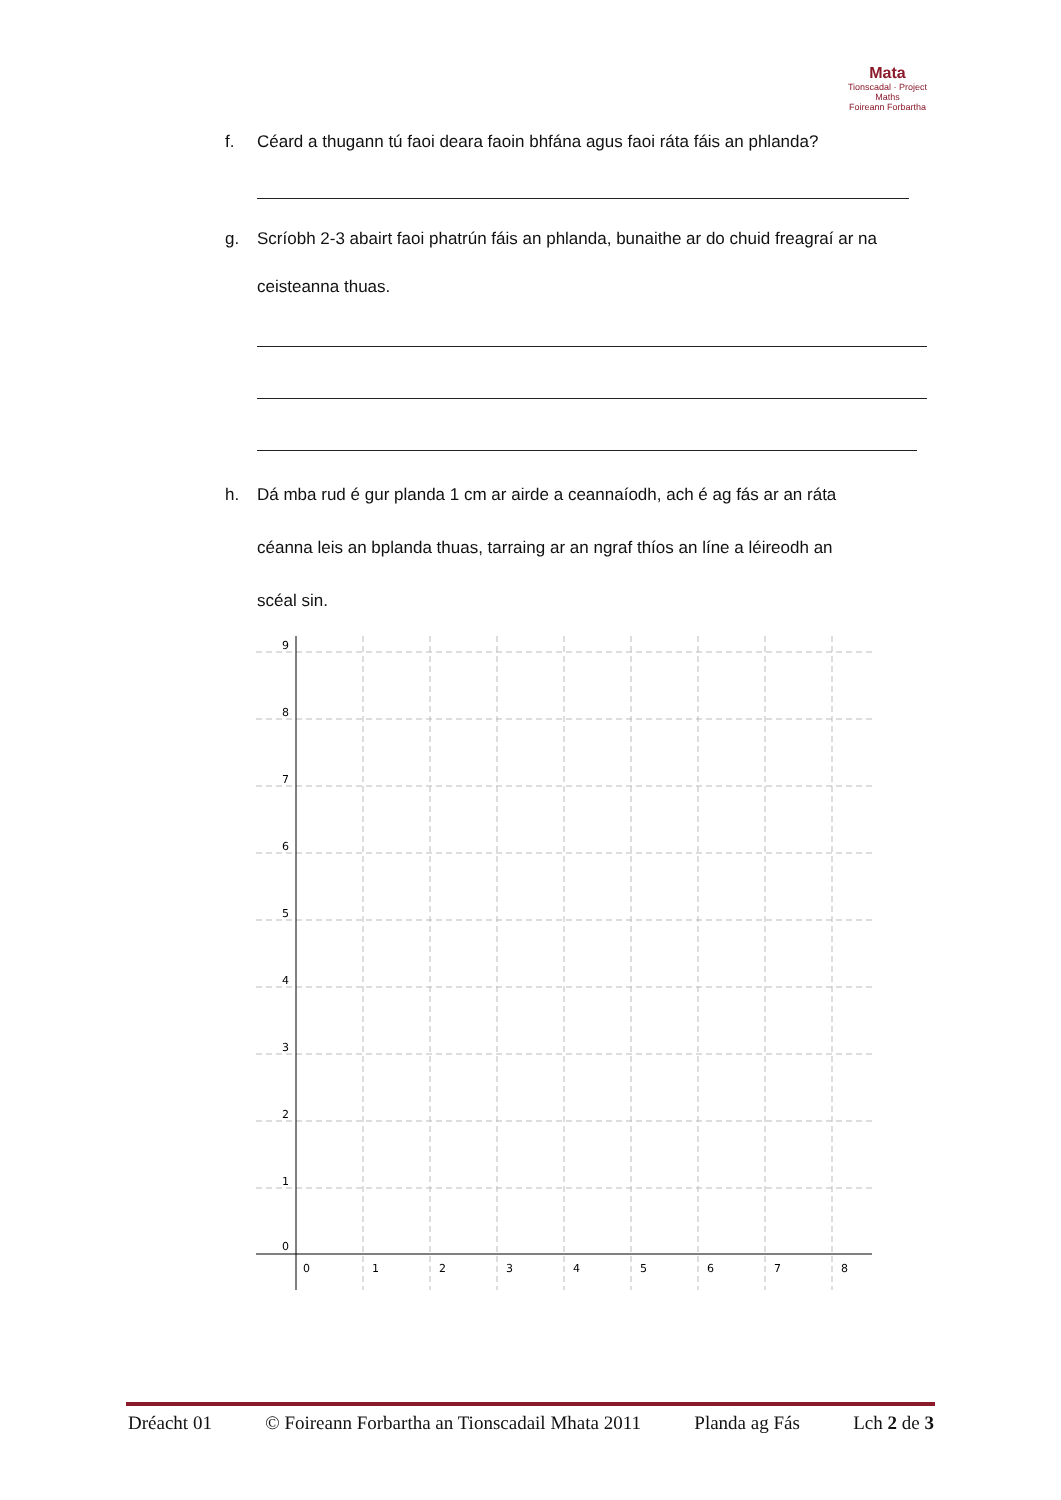Mata
Tionscadal · Project Maths
Foireann Forbartha
f. Céard a thugann tú faoi deara faoin bhfána agus faoi ráta fáis an phlanda?
g. Scríobh 2-3 abairt faoi phatrún fáis an phlanda, bunaithe ar do chuid freagraí ar na
ceisteanna thuas.
h. Dá mba rud é gur planda 1 cm ar airde a ceannaíodh, ach é ag fás ar an ráta
céanna leis an bplanda thuas, tarraing ar an ngraf thíos an líne a léireodh an
scéal sin.
9
8
7
6
5
4
3
2
1
0
0
1
2
3
4
5
6
7
8
Dréacht 01 © Foireann Forbartha an Tionscadail Mhata 2011 Planda ag Fás Lch 2 de 3